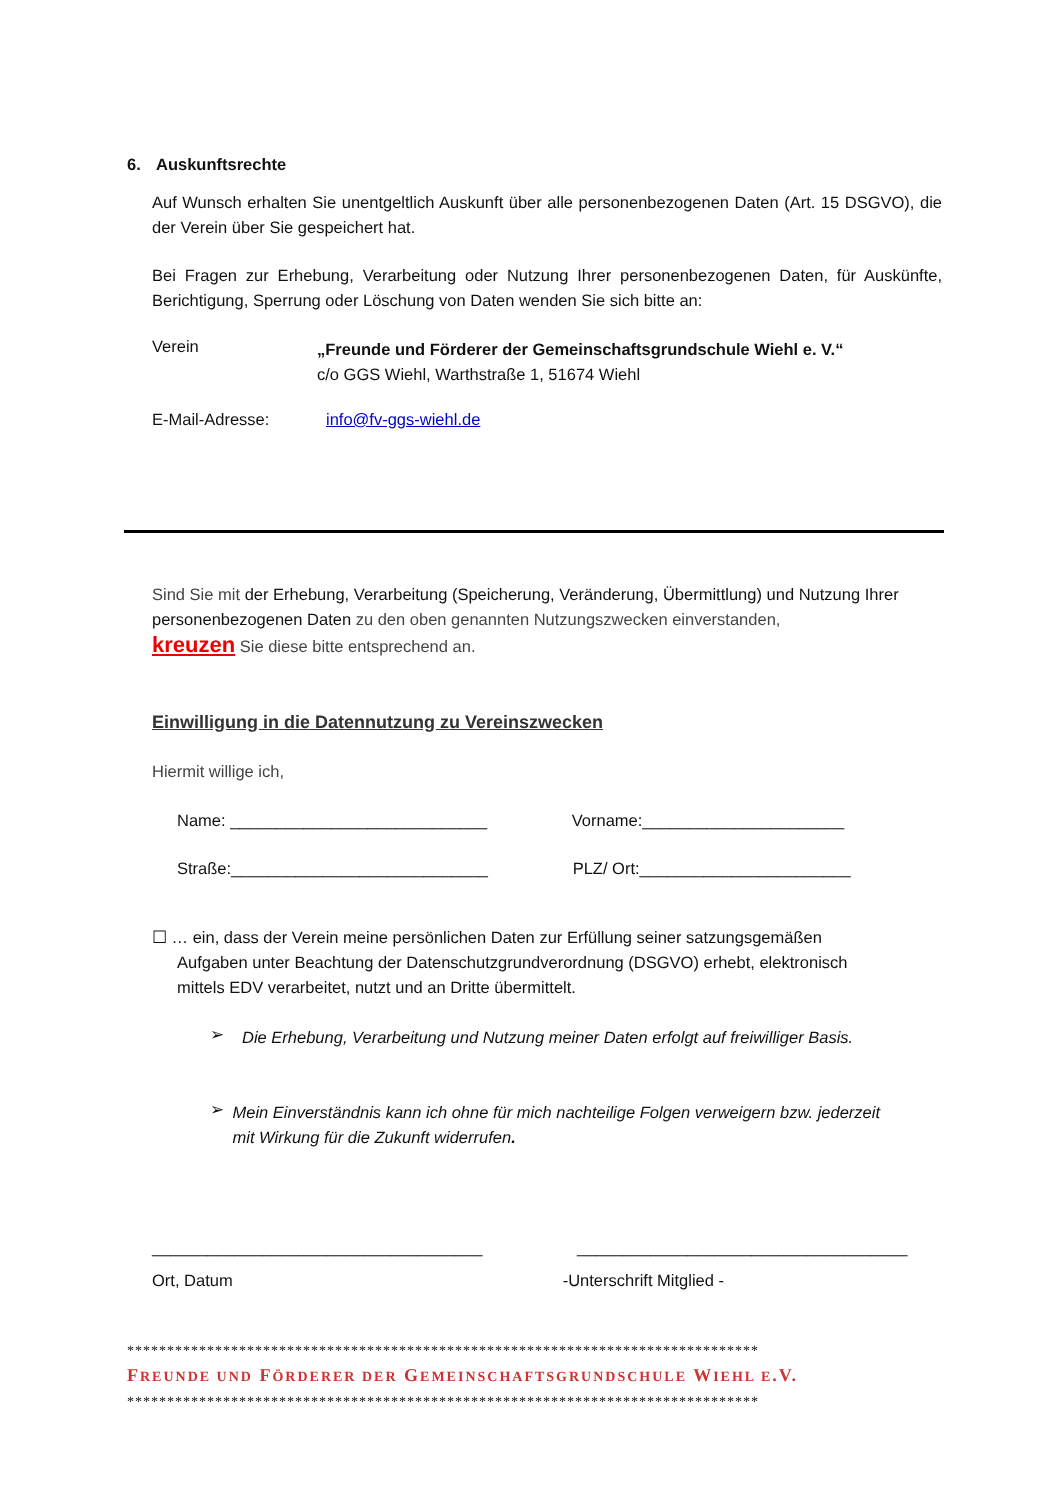6. Auskunftsrechte
Auf Wunsch erhalten Sie unentgeltlich Auskunft über alle personenbezogenen Daten (Art. 15 DSGVO), die der Verein über Sie gespeichert hat.
Bei Fragen zur Erhebung, Verarbeitung oder Nutzung Ihrer personenbezogenen Daten, für Auskünfte, Berichtigung, Sperrung oder Löschung von Daten wenden Sie sich bitte an:
Verein
„Freunde und Förderer der Gemeinschaftsgrundschule Wiehl e. V.“
c/o GGS Wiehl, Warthstraße 1, 51674 Wiehl
E-Mail-Adresse: info@fv-ggs-wiehl.de
Sind Sie mit der Erhebung, Verarbeitung (Speicherung, Veränderung, Übermittlung) und Nutzung Ihrer personenbezogenen Daten zu den oben genannten Nutzungszwecken einverstanden,
kreuzen Sie diese bitte entsprechend an.
Einwilligung in die Datennutzung zu Vereinszwecken
Hiermit willige ich,
Name: ____________________________ Vorname:______________________
Straße:____________________________ PLZ/ Ort:_______________________
☐ … ein, dass der Verein meine persönlichen Daten zur Erfüllung seiner satzungsgemäßen
Aufgaben unter Beachtung der Datenschutzgrundverordnung (DSGVO) erhebt, elektronisch
mittels EDV verarbeitet, nutzt und an Dritte übermittelt.
➢
Die Erhebung, Verarbeitung und Nutzung meiner Daten erfolgt auf freiwilliger Basis.
➢
Mein Einverständnis kann ich ohne für mich nachteilige Folgen verweigern bzw. jederzeit mit Wirkung für die Zukunft widerrufen.
____________________________________ ____________________________________
Ort, Datum -Unterschrift Mitglied -
*******************************************************************************
FREUNDE UND FÖRDERER DER GEMEINSCHAFTSGRUNDSCHULE WIEHL E.V.
*******************************************************************************